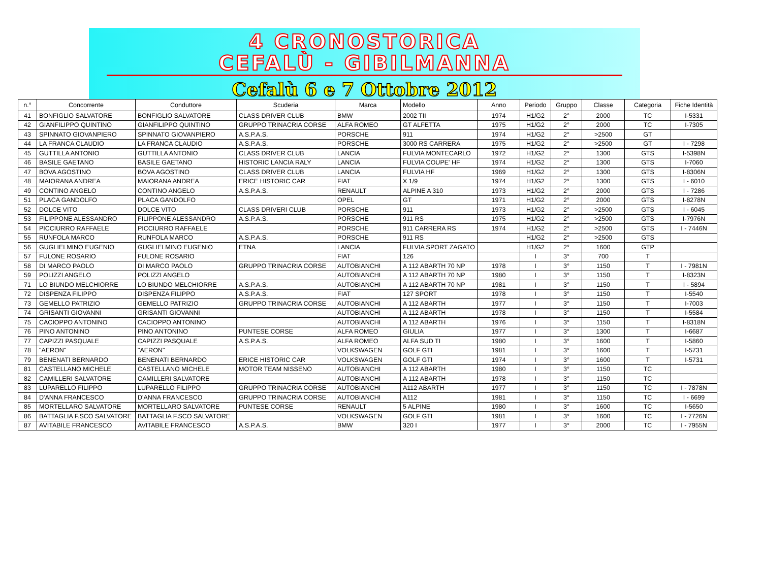4 CRONOSTORICA
CEFALÙ - GIBILMANNA
Cefalù 6 e 7 Ottobre 2012
| n.° | Concorrente | Conduttore | Scuderia | Marca | Modello | Anno | Periodo | Gruppo | Classe | Categoria | Fiche Identità |
| --- | --- | --- | --- | --- | --- | --- | --- | --- | --- | --- | --- |
| 41 | BONFIGLIO SALVATORE | BONFIGLIO SALVATORE | CLASS DRIVER CLUB | BMW | 2002 TII | 1974 | H1/G2 | 2° | 2000 | TC | I-5331 |
| 42 | GIANFILIPPO QUINTINO | GIANFILIPPO QUINTINO | GRUPPO TRINACRIA CORSE | ALFA ROMEO | GT ALFETTA | 1975 | H1/G2 | 2° | 2000 | TC | I-7305 |
| 43 | SPINNATO GIOVANPIERO | SPINNATO GIOVANPIERO | A.S.P.A.S. | PORSCHE | 911 | 1974 | H1/G2 | 2° | >2500 | GT | |
| 44 | LA FRANCA CLAUDIO | LA FRANCA CLAUDIO | A.S.P.A.S. | PORSCHE | 3000 RS CARRERA | 1975 | H1/G2 | 2° | >2500 | GT | I - 7298 |
| 45 | GUTTILLA ANTONIO | GUTTILLA ANTONIO | CLASS DRIVER CLUB | LANCIA | FULVIA MONTECARLO | 1972 | H1/G2 | 2° | 1300 | GTS | I-5398N |
| 46 | BASILE GAETANO | BASILE GAETANO | HISTORIC LANCIA RALY | LANCIA | FULVIA COUPE' HF | 1974 | H1/G2 | 2° | 1300 | GTS | I-7060 |
| 47 | BOVA AGOSTINO | BOVA AGOSTINO | CLASS DRIVER CLUB | LANCIA | FULVIA HF | 1969 | H1/G2 | 2° | 1300 | GTS | I-8306N |
| 48 | MAIORANA ANDREA | MAIORANA ANDREA | ERICE HISTORIC CAR | FIAT | X 1/9 | 1974 | H1/G2 | 2° | 1300 | GTS | I - 6010 |
| 49 | CONTINO ANGELO | CONTINO ANGELO | A.S.P.A.S. | RENAULT | ALPINE A 310 | 1973 | H1/G2 | 2° | 2000 | GTS | I - 7286 |
| 51 | PLACA GANDOLFO | PLACA GANDOLFO | | OPEL | GT | 1971 | H1/G2 | 2° | 2000 | GTS | I-8278N |
| 52 | DOLCE VITO | DOLCE VITO | CLASS DRIVERI CLUB | PORSCHE | 911 | 1973 | H1/G2 | 2° | >2500 | GTS | I - 6045 |
| 53 | FILIPPONE ALESSANDRO | FILIPPONE ALESSANDRO | A.S.P.A.S. | PORSCHE | 911 RS | 1975 | H1/G2 | 2° | >2500 | GTS | I-7976N |
| 54 | PICCIURRO RAFFAELE | PICCIURRO RAFFAELE | | PORSCHE | 911 CARRERA RS | 1974 | H1/G2 | 2° | >2500 | GTS | I - 7446N |
| 55 | RUNFOLA MARCO | RUNFOLA MARCO | A.S.P.A.S. | PORSCHE | 911 RS | | H1/G2 | 2° | >2500 | GTS | |
| 56 | GUGLIELMINO EUGENIO | GUGLIELMINO EUGENIO | ETNA | LANCIA | FULVIA SPORT ZAGATO | | H1/G2 | 2° | 1600 | GTP | |
| 57 | FULONE ROSARIO | FULONE ROSARIO | | FIAT | 126 | | I | 3° | 700 | T | |
| 58 | DI MARCO PAOLO | DI MARCO PAOLO | GRUPPO TRINACRIA CORSE | AUTOBIANCHI | A 112 ABARTH 70 NP | 1978 | I | 3° | 1150 | T | I - 7981N |
| 59 | POLIZZI ANGELO | POLIZZI ANGELO | | AUTOBIANCHI | A 112 ABARTH 70 NP | 1980 | I | 3° | 1150 | T | I-8323N |
| 71 | LO BIUNDO MELCHIORRE | LO BIUNDO MELCHIORRE | A.S.P.A.S. | AUTOBIANCHI | A 112 ABARTH 70 NP | 1981 | I | 3° | 1150 | T | I - 5894 |
| 72 | DISPENZA FILIPPO | DISPENZA FILIPPO | A.S.P.A.S. | FIAT | 127 SPORT | 1978 | I | 3° | 1150 | T | I-5540 |
| 73 | GEMELLO PATRIZIO | GEMELLO PATRIZIO | GRUPPO TRINACRIA CORSE | AUTOBIANCHI | A 112 ABARTH | 1977 | I | 3° | 1150 | T | I-7003 |
| 74 | GRISANTI GIOVANNI | GRISANTI GIOVANNI | | AUTOBIANCHI | A 112 ABARTH | 1978 | I | 3° | 1150 | T | I-5584 |
| 75 | CACIOPPO ANTONINO | CACIOPPO ANTONINO | | AUTOBIANCHI | A 112 ABARTH | 1976 | I | 3° | 1150 | T | I-8318N |
| 76 | PINO ANTONINO | PINO ANTONINO | PUNTESE CORSE | ALFA ROMEO | GIULIA | 1977 | I | 3° | 1300 | T | I-6687 |
| 77 | CAPIZZI PASQUALE | CAPIZZI PASQUALE | A.S.P.A.S. | ALFA ROMEO | ALFA SUD TI | 1980 | I | 3° | 1600 | T | I-5860 |
| 78 | "AERON" | "AERON" | | VOLKSWAGEN | GOLF GTI | 1981 | I | 3° | 1600 | T | I-5731 |
| 79 | BENENATI BERNARDO | BENENATI BERNARDO | ERICE HISTORIC CAR | VOLKSWAGEN | GOLF GTI | 1974 | I | 3° | 1600 | T | I-5731 |
| 81 | CASTELLANO MICHELE | CASTELLANO MICHELE | MOTOR TEAM NISSENO | AUTOBIANCHI | A 112 ABARTH | 1980 | I | 3° | 1150 | TC | |
| 82 | CAMILLERI SALVATORE | CAMILLERI SALVATORE | | AUTOBIANCHI | A 112 ABARTH | 1978 | I | 3° | 1150 | TC | |
| 83 | LUPARELLO FILIPPO | LUPARELLO FILIPPO | GRUPPO TRINACRIA CORSE | AUTOBIANCHI | A112 ABARTH | 1977 | I | 3° | 1150 | TC | I - 7878N |
| 84 | D'ANNA FRANCESCO | D'ANNA FRANCESCO | GRUPPO TRINACRIA CORSE | AUTOBIANCHI | A112 | 1981 | I | 3° | 1150 | TC | I - 6699 |
| 85 | MORTELLARO SALVATORE | MORTELLARO SALVATORE | PUNTESE CORSE | RENAULT | 5 ALPINE | 1980 | I | 3° | 1600 | TC | I-5650 |
| 86 | BATTAGLIA F.SCO SALVATORE | BATTAGLIA F.SCO SALVATORE | | VOLKSWAGEN | GOLF GTI | 1981 | I | 3° | 1600 | TC | I - 7726N |
| 87 | AVITABILE FRANCESCO | AVITABILE FRANCESCO | A.S.P.A.S. | BMW | 320 I | 1977 | I | 3° | 2000 | TC | I - 7955N |